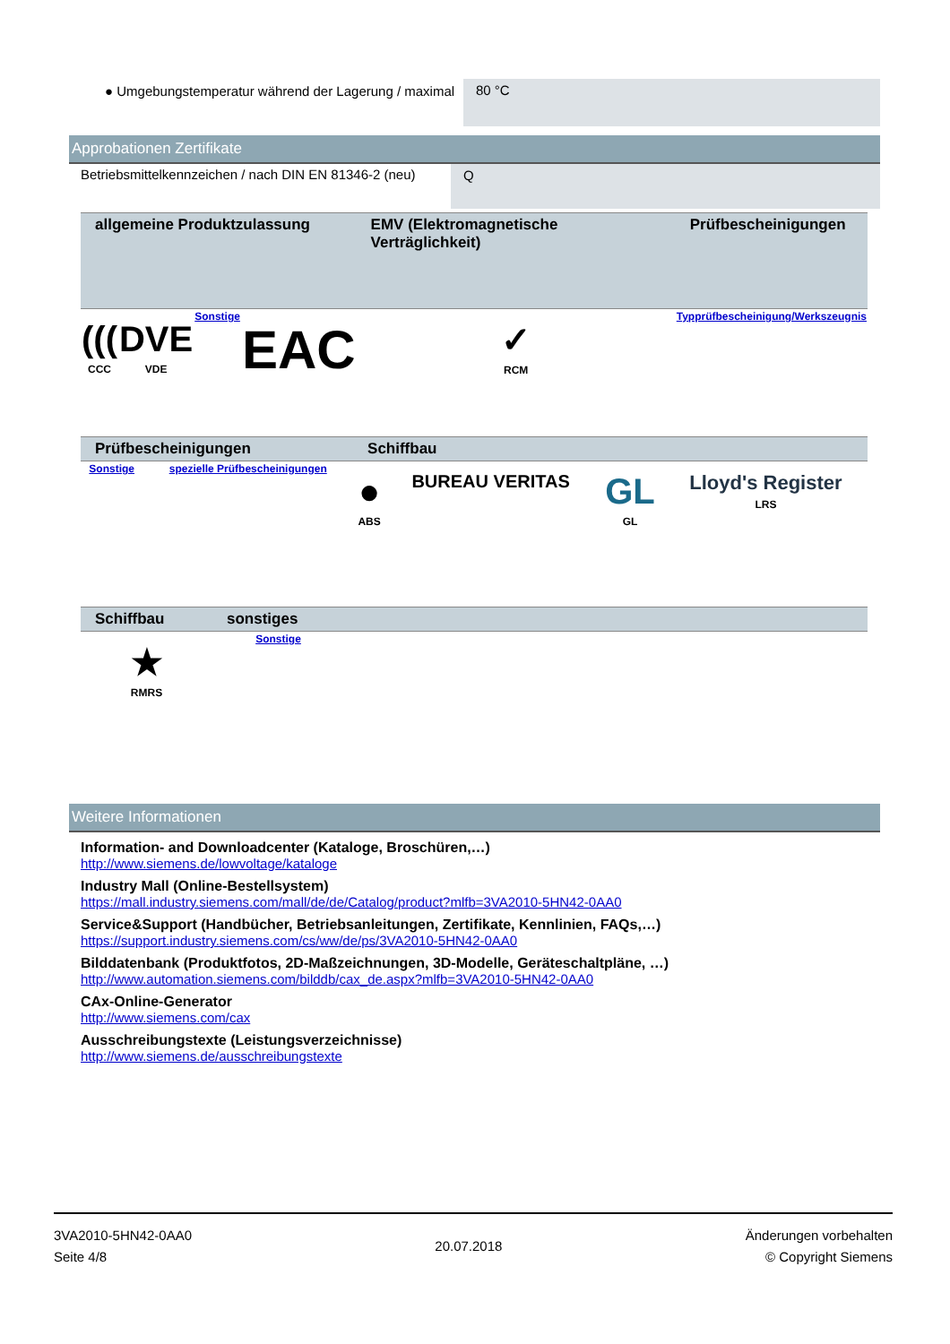| ● Umgebungstemperatur während der Lagerung / maximal | 80 °C |
Approbationen Zertifikate
| Betriebsmittelkennzeichen / nach DIN EN 81346-2 (neu) | Q |
| allgemeine Produktzulassung | | | | EMV (Elektromagnetische Verträglichkeit) | Prüfbescheinigungen |
| ((( CCC | DVE VDE | Sonstige | EAC | ✓ RCM | Typprüfbescheinigung/Werkszeugnis |
| Prüfbescheinigungen | | Schiffbau | | | |
| Sonstige | spezielle Prüfbescheinigungen | ● ABS | BUREAU VERITAS | GL GL | Lloyd's Register LRS |
| Schiffbau | sonstiges | |
| ★ RMRS | Sonstige | |
Weitere Informationen
Information- and Downloadcenter (Kataloge, Broschüren,…)
http://www.siemens.de/lowvoltage/kataloge
Industry Mall (Online-Bestellsystem)
https://mall.industry.siemens.com/mall/de/de/Catalog/product?mlfb=3VA2010-5HN42-0AA0
Service&Support (Handbücher, Betriebsanleitungen, Zertifikate, Kennlinien, FAQs,…)
https://support.industry.siemens.com/cs/ww/de/ps/3VA2010-5HN42-0AA0
Bilddatenbank (Produktfotos, 2D-Maßzeichnungen, 3D-Modelle, Geräteschaltpläne, …)
http://www.automation.siemens.com/bilddb/cax_de.aspx?mlfb=3VA2010-5HN42-0AA0
CAx-Online-Generator
http://www.siemens.com/cax
Ausschreibungstexte (Leistungsverzeichnisse)
http://www.siemens.de/ausschreibungstexte
3VA2010-5HN42-0AA0
Seite 4/8
20.07.2018
Änderungen vorbehalten
© Copyright Siemens